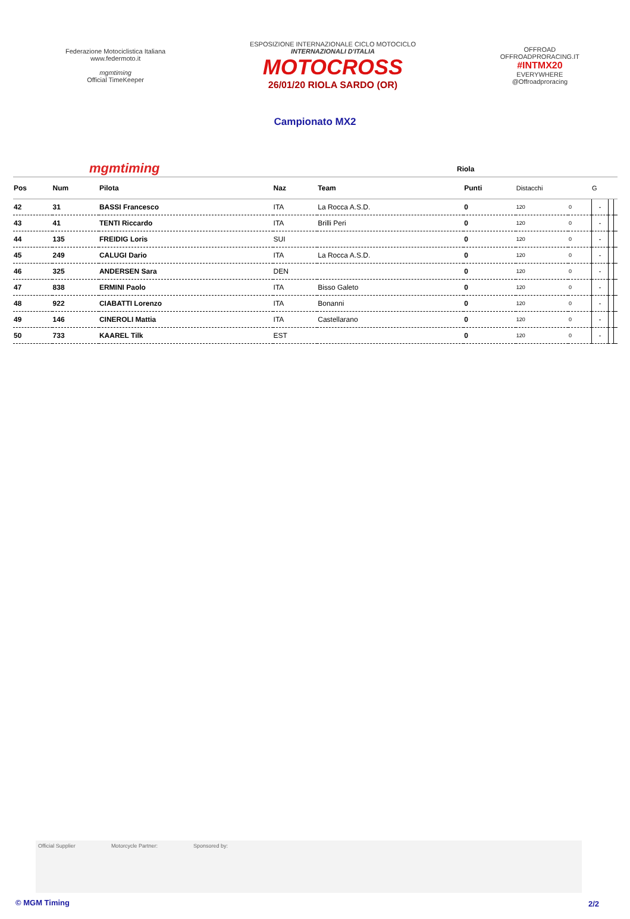Federazione Motociclistica Italiana
www.federmoto.it
mgmtiming
Official TimeKeeper
ESPOSIZIONE INTERNAZIONALE CICLO MOTOCICLO
INTERNAZIONALI D'ITALIA
MOTOCROSS
26/01/20 RIOLA SARDO (OR)
OFFROAD
OFFROADPRORACING.IT
#INTMX20
EVERYWHERE
@Offroadproracing
Campionato MX2
mgmtiming Riola
| Pos | Num | Pilota | Naz | Team | Punti | Distacchi | | G | | |
| --- | --- | --- | --- | --- | --- | --- | --- | --- | --- | --- |
| 42 | 31 | BASSI Francesco | ITA | La Rocca A.S.D. | 0 | 120 | 0 | - | | |
| 43 | 41 | TENTI Riccardo | ITA | Brilli Peri | 0 | 120 | 0 | - | | |
| 44 | 135 | FREIDIG Loris | SUI | | 0 | 120 | 0 | - | | |
| 45 | 249 | CALUGI Dario | ITA | La Rocca A.S.D. | 0 | 120 | 0 | - | | |
| 46 | 325 | ANDERSEN Sara | DEN | | 0 | 120 | 0 | - | | |
| 47 | 838 | ERMINI Paolo | ITA | Bisso Galeto | 0 | 120 | 0 | - | | |
| 48 | 922 | CIABATTI Lorenzo | ITA | Bonanni | 0 | 120 | 0 | - | | |
| 49 | 146 | CINEROLI Mattia | ITA | Castellarano | 0 | 120 | 0 | - | | |
| 50 | 733 | KAAREL Tilk | EST | | 0 | 120 | 0 | - | | |
Official Supplier Motorcycle Partner: Sponsored by:
© MGM Timing 2/2